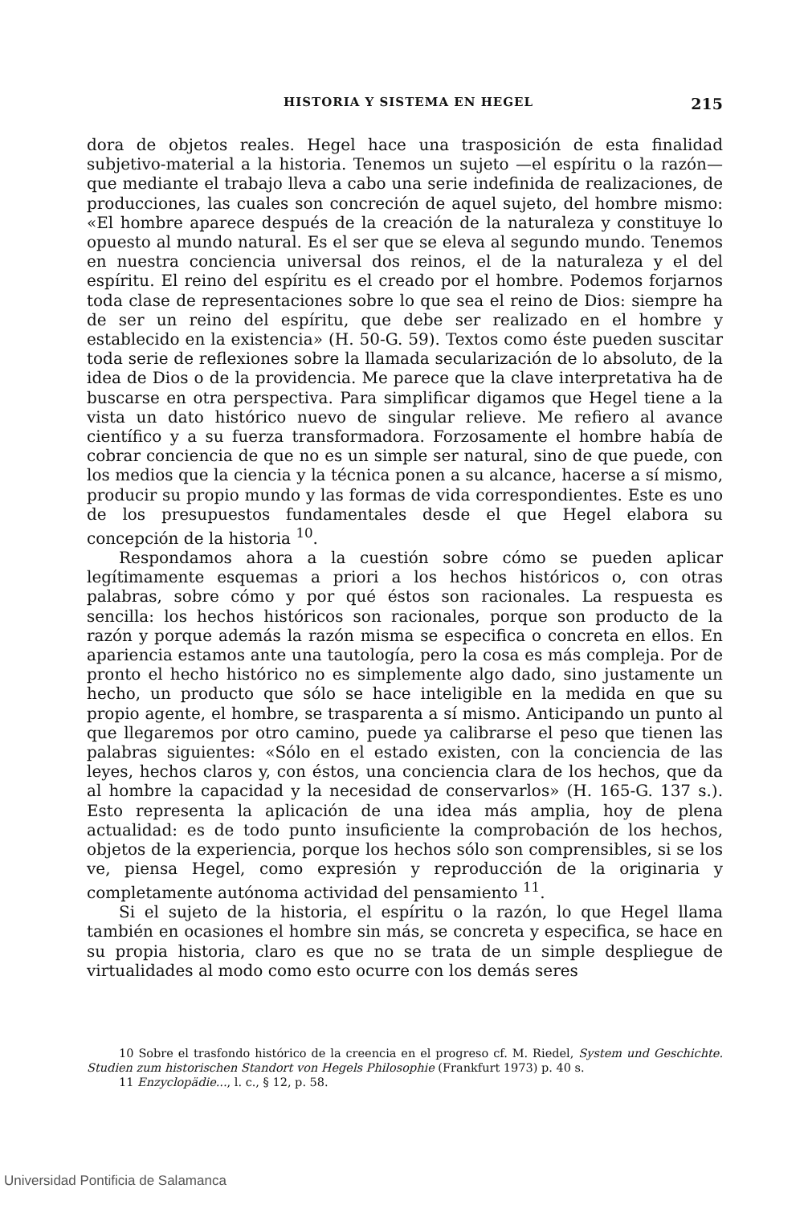HISTORIA Y SISTEMA EN HEGEL 215
dora de objetos reales. Hegel hace una trasposición de esta finalidad subjetivo-material a la historia. Tenemos un sujeto —el espíritu o la razón— que mediante el trabajo lleva a cabo una serie indefinida de realizaciones, de producciones, las cuales son concreción de aquel sujeto, del hombre mismo: «El hombre aparece después de la creación de la naturaleza y constituye lo opuesto al mundo natural. Es el ser que se eleva al segundo mundo. Tenemos en nuestra conciencia universal dos reinos, el de la naturaleza y el del espíritu. El reino del espíritu es el creado por el hombre. Podemos forjarnos toda clase de representaciones sobre lo que sea el reino de Dios: siempre ha de ser un reino del espíritu, que debe ser realizado en el hombre y establecido en la existencia» (H. 50-G. 59). Textos como éste pueden suscitar toda serie de reflexiones sobre la llamada secularización de lo absoluto, de la idea de Dios o de la providencia. Me parece que la clave interpretativa ha de buscarse en otra perspectiva. Para simplificar digamos que Hegel tiene a la vista un dato histórico nuevo de singular relieve. Me refiero al avance científico y a su fuerza transformadora. Forzosamente el hombre había de cobrar conciencia de que no es un simple ser natural, sino de que puede, con los medios que la ciencia y la técnica ponen a su alcance, hacerse a sí mismo, producir su propio mundo y las formas de vida correspondientes. Este es uno de los presupuestos fundamentales desde el que Hegel elabora su concepción de la historia <sup>10</sup>.
Respondamos ahora a la cuestión sobre cómo se pueden aplicar legítimamente esquemas a priori a los hechos históricos o, con otras palabras, sobre cómo y por qué éstos son racionales. La respuesta es sencilla: los hechos históricos son racionales, porque son producto de la razón y porque además la razón misma se especifica o concreta en ellos. En apariencia estamos ante una tautología, pero la cosa es más compleja. Por de pronto el hecho histórico no es simplemente algo dado, sino justamente un hecho, un producto que sólo se hace inteligible en la medida en que su propio agente, el hombre, se trasparenta a sí mismo. Anticipando un punto al que llegaremos por otro camino, puede ya calibrarse el peso que tienen las palabras siguientes: «Sólo en el estado existen, con la conciencia de las leyes, hechos claros y, con éstos, una conciencia clara de los hechos, que da al hombre la capacidad y la necesidad de conservarlos» (H. 165-G. 137 s.). Esto representa la aplicación de una idea más amplia, hoy de plena actualidad: es de todo punto insuficiente la comprobación de los hechos, objetos de la experiencia, porque los hechos sólo son comprensibles, si se los ve, piensa Hegel, como expresión y reproducción de la originaria y completamente autónoma actividad del pensamiento <sup>11</sup>.
Si el sujeto de la historia, el espíritu o la razón, lo que Hegel llama también en ocasiones el hombre sin más, se concreta y especifica, se hace en su propia historia, claro es que no se trata de un simple despliegue de virtualidades al modo como esto ocurre con los demás seres
10 Sobre el trasfondo histórico de la creencia en el progreso cf. M. Riedel, System und Geschichte. Studien zum historischen Standort von Hegels Philosophie (Frankfurt 1973) p. 40 s.
11 Enzyclopädie..., l. c., § 12, p. 58.
Universidad Pontificia de Salamanca